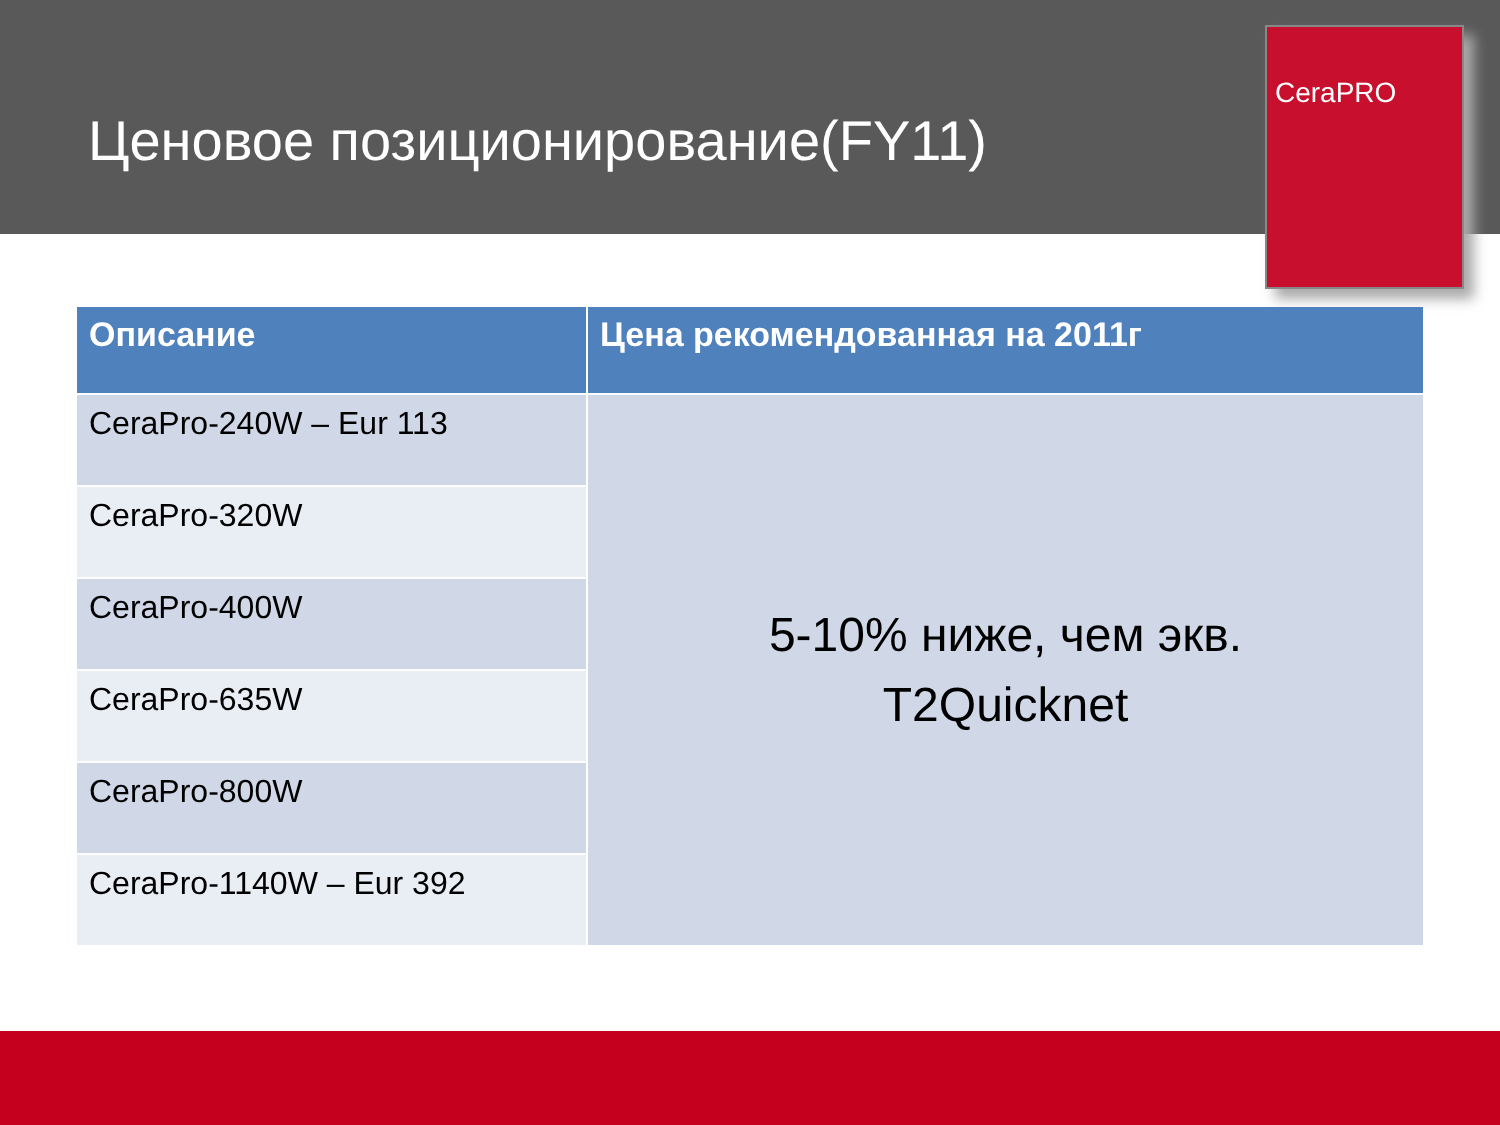Ценовое позиционирование(FY11)
CeraPRO
| Описание | Цена рекомендованная на 2011г |
| --- | --- |
| CeraPro-240W – Eur 113 | 5-10% ниже, чем экв. T2Quicknet |
| CeraPro-320W | |
| CeraPro-400W | |
| CeraPro-635W | |
| CeraPro-800W | |
| CeraPro-1140W – Eur 392 | |